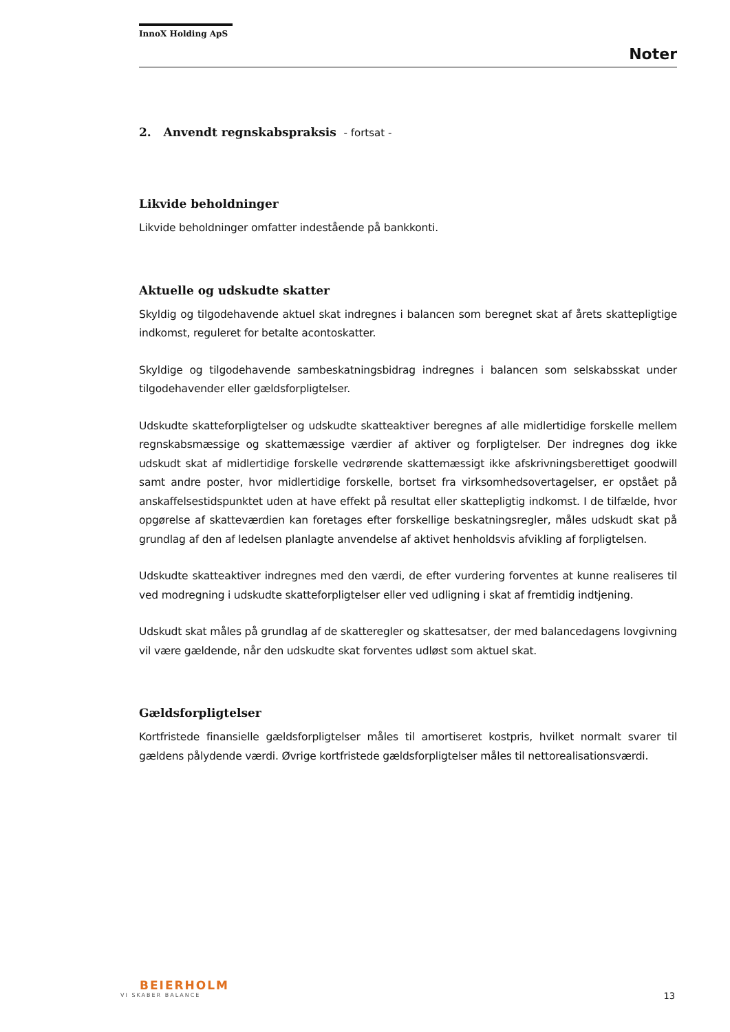InnoX Holding ApS
Noter
2. Anvendt regnskabspraksis - fortsat -
Likvide beholdninger
Likvide beholdninger omfatter indestående på bankkonti.
Aktuelle og udskudte skatter
Skyldig og tilgodehavende aktuel skat indregnes i balancen som beregnet skat af årets skattepligtige indkomst, reguleret for betalte acontoskatter.
Skyldige og tilgodehavende sambeskatningsbidrag indregnes i balancen som selskabsskat under tilgodehavender eller gældsforpligtelser.
Udskudte skatteforpligtelser og udskudte skatteaktiver beregnes af alle midlertidige forskelle mellem regnskabsmæssige og skattemæssige værdier af aktiver og forpligtelser. Der indregnes dog ikke udskudt skat af midlertidige forskelle vedrørende skattemæssigt ikke afskrivningsberettiget goodwill samt andre poster, hvor midlertidige forskelle, bortset fra virksomhedsovertagelser, er opstået på anskaffelsestidspunktet uden at have effekt på resultat eller skattepligtig indkomst. I de tilfælde, hvor opgørelse af skatteværdien kan foretages efter forskellige beskatningsregler, måles udskudt skat på grundlag af den af ledelsen planlagte anvendelse af aktivet henholdsvis afvikling af forpligtelsen.
Udskudte skatteaktiver indregnes med den værdi, de efter vurdering forventes at kunne realiseres til ved modregning i udskudte skatteforpligtelser eller ved udligning i skat af fremtidig indtjening.
Udskudt skat måles på grundlag af de skatteregler og skattesatser, der med balancedagens lovgivning vil være gældende, når den udskudte skat forventes udløst som aktuel skat.
Gældsforpligtelser
Kortfristede finansielle gældsforpligtelser måles til amortiseret kostpris, hvilket normalt svarer til gældens pålydende værdi. Øvrige kortfristede gældsforpligtelser måles til nettorealisationsværdi.
BEIERHOLM
VI SKABER BALANCE
13